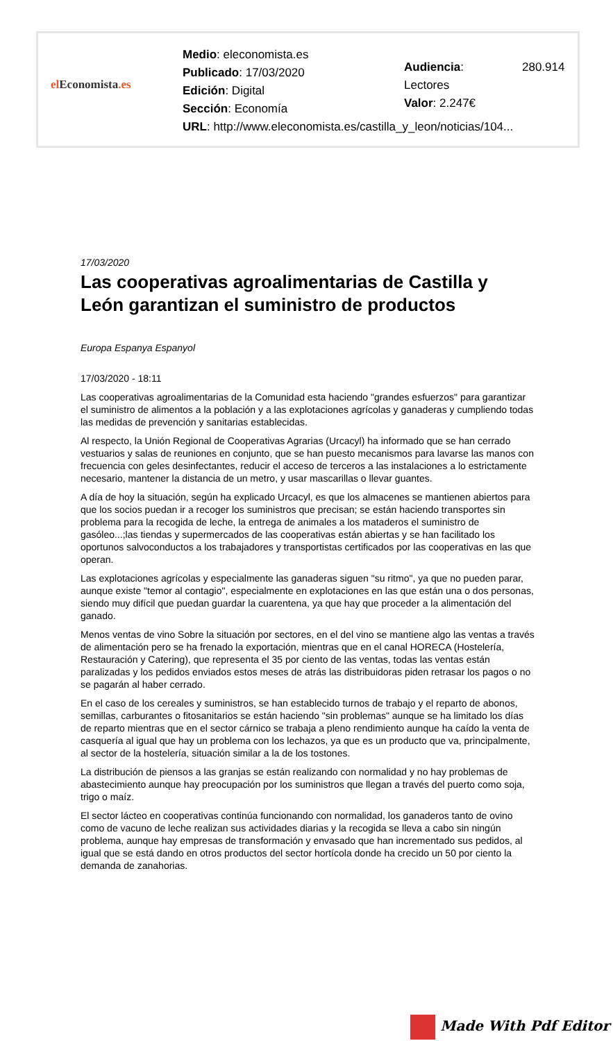| el Economista .es | Medio : eleconomista.es Publicado : 17/03/2020 Edición : Digital Sección : Economía | Audiencia : Lectores Valor : 2.247€ | 280.914 |
| | URL : http://www.eleconomista.es/castilla_y_leon/noticias/104... | | |
17/03/2020
Las cooperativas agroalimentarias de Castilla y León garantizan el suministro de productos
Europa Espanya Espanyol
17/03/2020 - 18:11
Las cooperativas agroalimentarias de la Comunidad esta haciendo "grandes esfuerzos" para garantizar el suministro de alimentos a la población y a las explotaciones agrícolas y ganaderas y cumpliendo todas las medidas de prevención y sanitarias establecidas.
Al respecto, la Unión Regional de Cooperativas Agrarias (Urcacyl) ha informado que se han cerrado vestuarios y salas de reuniones en conjunto, que se han puesto mecanismos para lavarse las manos con frecuencia con geles desinfectantes, reducir el acceso de terceros a las instalaciones a lo estrictamente necesario, mantener la distancia de un metro, y usar mascarillas o llevar guantes.
A día de hoy la situación, según ha explicado Urcacyl, es que los almacenes se mantienen abiertos para que los socios puedan ir a recoger los suministros que precisan; se están haciendo transportes sin problema para la recogida de leche, la entrega de animales a los mataderos el suministro de gasóleo...;las tiendas y supermercados de las cooperativas están abiertas y se han facilitado los oportunos salvoconductos a los trabajadores y transportistas certificados por las cooperativas en las que operan.
Las explotaciones agrícolas y especialmente las ganaderas siguen "su ritmo", ya que no pueden parar, aunque existe "temor al contagio", especialmente en explotaciones en las que están una o dos personas, siendo muy difícil que puedan guardar la cuarentena, ya que hay que proceder a la alimentación del ganado.
Menos ventas de vino Sobre la situación por sectores, en el del vino se mantiene algo las ventas a través de alimentación pero se ha frenado la exportación, mientras que en el canal HORECA (Hostelería, Restauración y Catering), que representa el 35 por ciento de las ventas, todas las ventas están paralizadas y los pedidos enviados estos meses de atrás las distribuidoras piden retrasar los pagos o no se pagarán al haber cerrado.
En el caso de los cereales y suministros, se han establecido turnos de trabajo y el reparto de abonos, semillas, carburantes o fitosanitarios se están haciendo "sin problemas" aunque se ha limitado los días de reparto mientras que en el sector cárnico se trabaja a pleno rendimiento aunque ha caído la venta de casquería al igual que hay un problema con los lechazos, ya que es un producto que va, principalmente, al sector de la hostelería, situación similar a la de los tostones.
La distribución de piensos a las granjas se están realizando con normalidad y no hay problemas de abastecimiento aunque hay preocupación por los suministros que llegan a través del puerto como soja, trigo o maíz.
El sector lácteo en cooperativas continúa funcionando con normalidad, los ganaderos tanto de ovino como de vacuno de leche realizan sus actividades diarias y la recogida se lleva a cabo sin ningún problema, aunque hay empresas de transformación y envasado que han incrementado sus pedidos, al igual que se está dando en otros productos del sector hortícola donde ha crecido un 50 por ciento la demanda de zanahorias.
Made With Pdf Editor